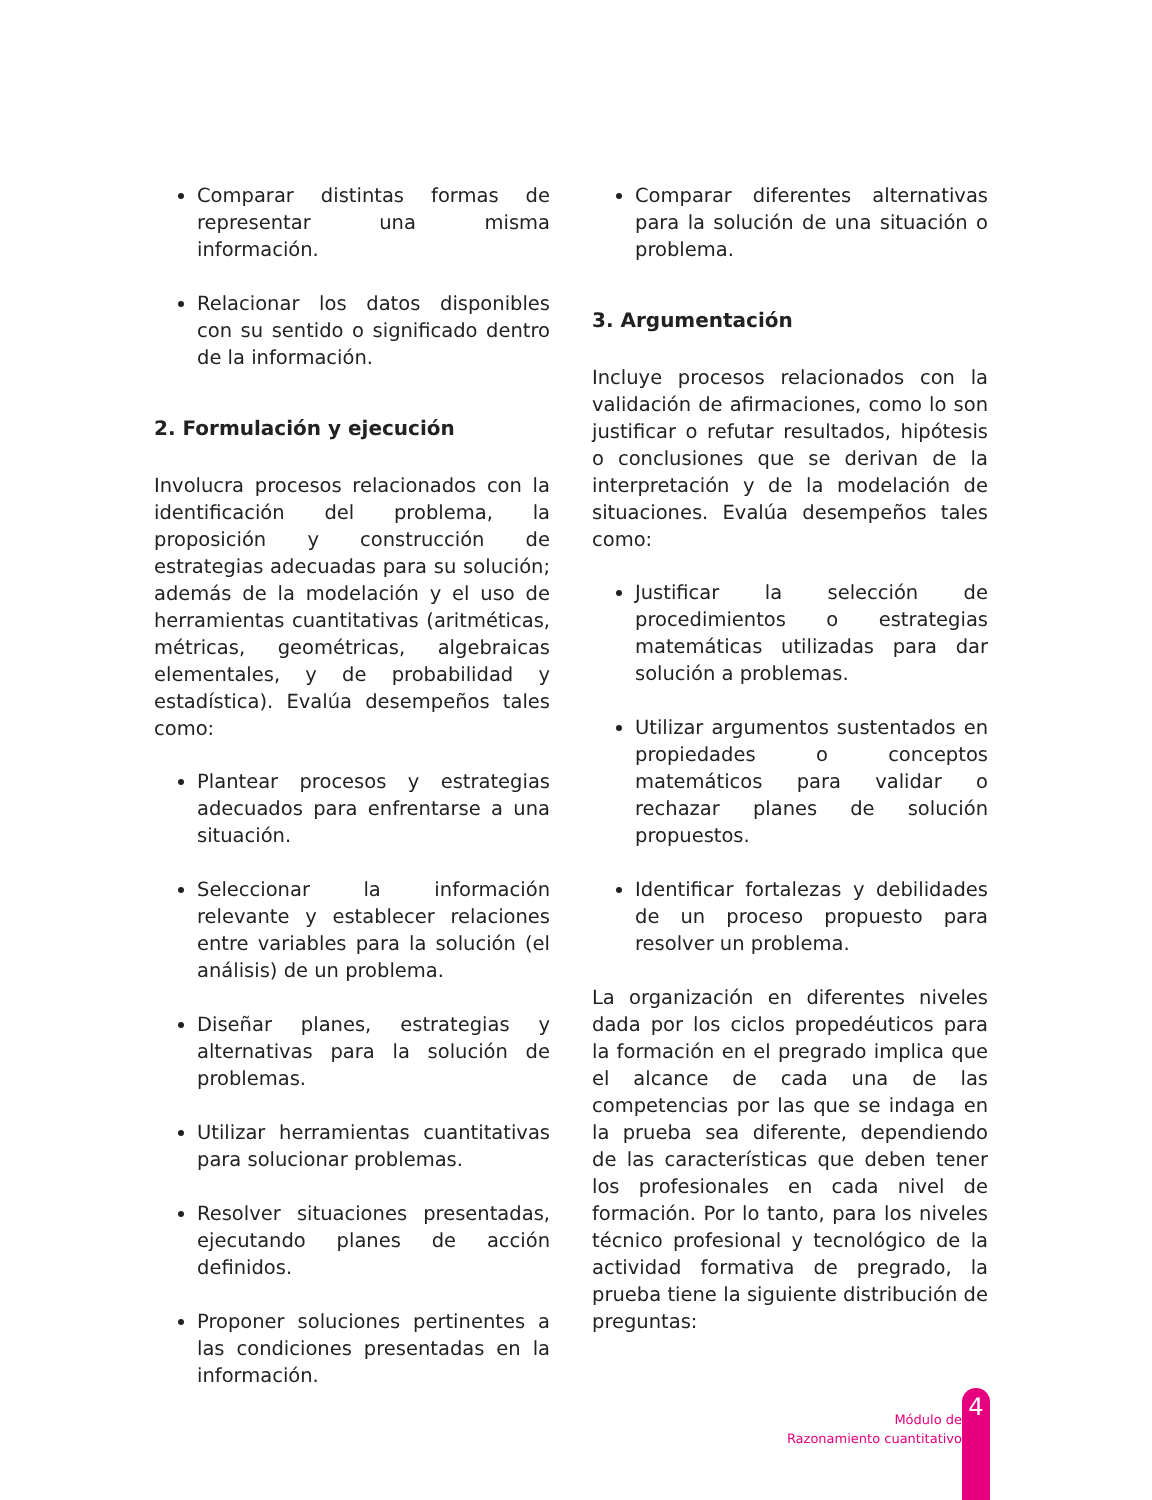Comparar distintas formas de representar una misma información.
Relacionar los datos disponibles con su sentido o significado dentro de la información.
2. Formulación y ejecución
Involucra procesos relacionados con la identificación del problema, la proposición y construcción de estrategias adecuadas para su solución; además de la modelación y el uso de herramientas cuantitativas (aritméticas, métricas, geométricas, algebraicas elementales, y de probabilidad y estadística). Evalúa desempeños tales como:
Plantear procesos y estrategias adecuados para enfrentarse a una situación.
Seleccionar la información relevante y establecer relaciones entre variables para la solución (el análisis) de un problema.
Diseñar planes, estrategias y alternativas para la solución de problemas.
Utilizar herramientas cuantitativas para solucionar problemas.
Resolver situaciones presentadas, ejecutando planes de acción definidos.
Proponer soluciones pertinentes a las condiciones presentadas en la información.
Comparar diferentes alternativas para la solución de una situación o problema.
3. Argumentación
Incluye procesos relacionados con la validación de afirmaciones, como lo son justificar o refutar resultados, hipótesis o conclusiones que se derivan de la interpretación y de la modelación de situaciones. Evalúa desempeños tales como:
Justificar la selección de procedimientos o estrategias matemáticas utilizadas para dar solución a problemas.
Utilizar argumentos sustentados en propiedades o conceptos matemáticos para validar o rechazar planes de solución propuestos.
Identificar fortalezas y debilidades de un proceso propuesto para resolver un problema.
La organización en diferentes niveles dada por los ciclos propedéuticos para la formación en el pregrado implica que el alcance de cada una de las competencias por las que se indaga en la prueba sea diferente, dependiendo de las características que deben tener los profesionales en cada nivel de formación. Por lo tanto, para los niveles técnico profesional y tecnológico de la actividad formativa de pregrado, la prueba tiene la siguiente distribución de preguntas:
Módulo de
Razonamiento cuantitativo
4